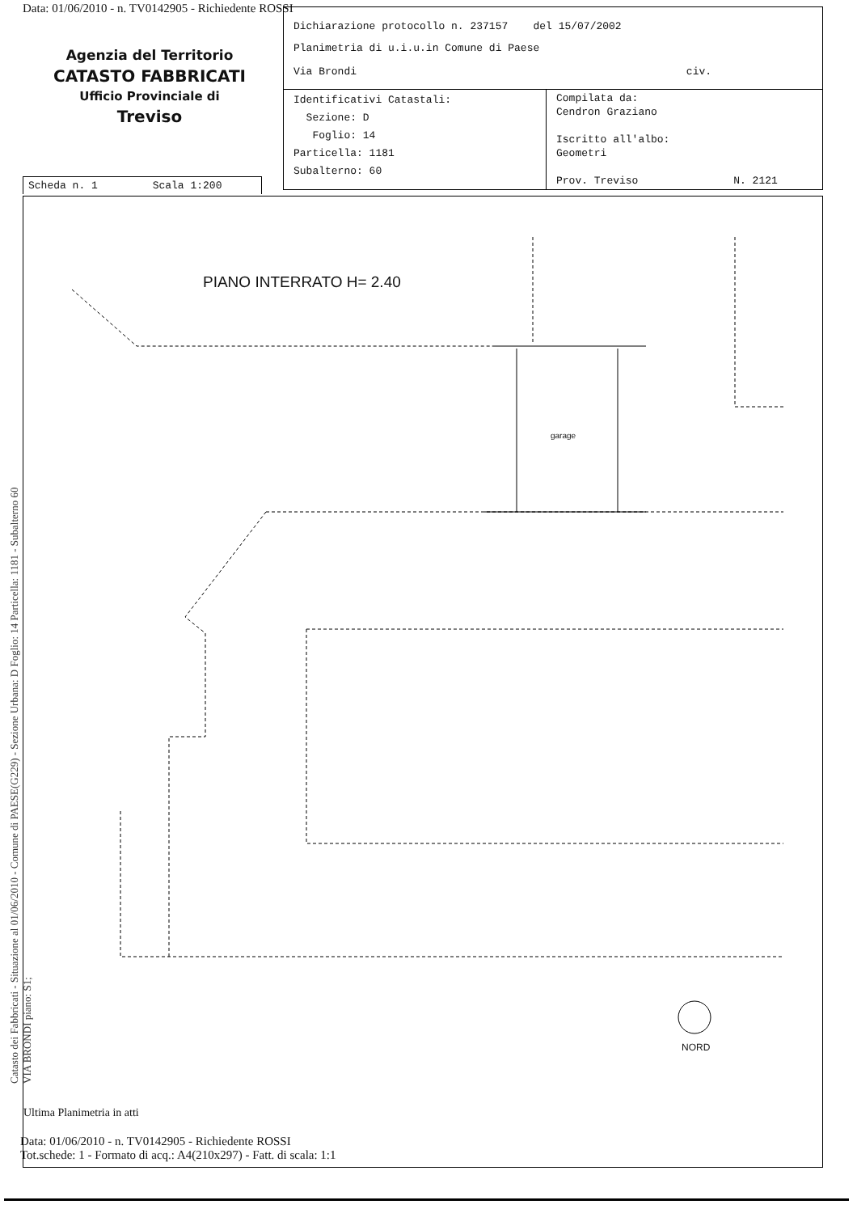Data: 01/06/2010 - n. TV0142905 - Richiedente ROSSI
Dichiarazione protocollo n. 237157 del 15/07/2002
Planimetria di u.i.u.in Comune di Paese
Via Brondi civ.
| Identificativi Catastali: Sezione: D Foglio: 14 Particella: 1181 Subalterno: 60 | Compilata da: Cendron Graziano Iscritto all'albo: Geometri Prov. Treviso N. 2121 |
Agenzia del Territorio
CATASTO FABBRICATI
Ufficio Provinciale di
Treviso
Scheda n. 1 Scala 1:200
PIANO INTERRATO H= 2.40
garage
NORD
Ultima Planimetria in atti
Data: 01/06/2010 - n. TV0142905 - Richiedente ROSSI
Tot.schede: 1 - Formato di acq.: A4(210x297) - Fatt. di scala: 1:1
Catasto dei Fabbricati - Situazione al 01/06/2010 - Comune di PAESE(G229) - Sezione Urbana: D Foglio: 14 Particella: 1181 - Subalterno 60
VIA BRONDI piano: S1;